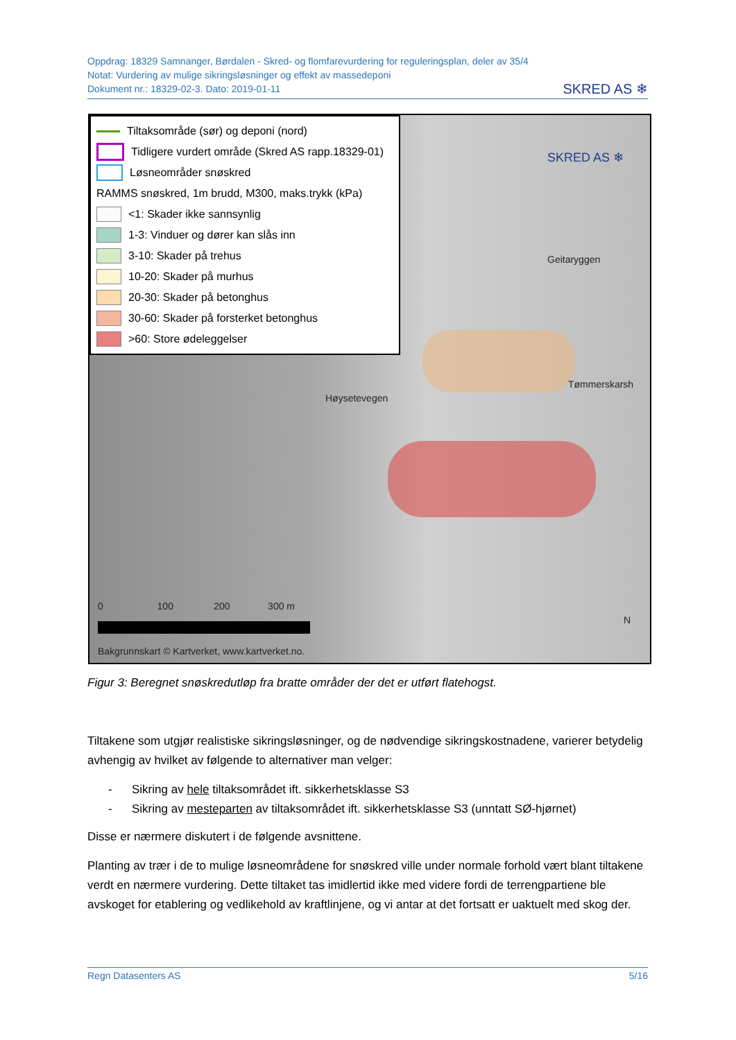Oppdrag: 18329 Samnanger, Børdalen - Skred- og flomfarevurdering for reguleringsplan, deler av 35/4
Notat: Vurdering av mulige sikringsløsninger og effekt av massedeponi
Dokument nr.: 18329-02-3. Dato: 2019-01-11
SKRED AS ❄
Tiltaksområde (sør) og deponi (nord)
Tidligere vurdert område (Skred AS rapp.18329-01)
Løsneområder snøskred
RAMMS snøskred, 1m brudd, M300, maks.trykk (kPa)
<1: Skader ikke sannsynlig
1-3: Vinduer og dører kan slås inn
3-10: Skader på trehus
10-20: Skader på murhus
20-30: Skader på betonghus
30-60: Skader på forsterket betonghus
>60: Store ødeleggelser
Geitaryggen
Tømmerskarsh
Høysetevegen
SKRED AS ❄
0 100 200 300 m
N
Bakgrunnskart © Kartverket, www.kartverket.no.
Figur 3: Beregnet snøskredutløp fra bratte områder der det er utført flatehogst.
Tiltakene som utgjør realistiske sikringsløsninger, og de nødvendige sikringskostnadene, varierer betydelig avhengig av hvilket av følgende to alternativer man velger:
- Sikring av hele tiltaksområdet ift. sikkerhetsklasse S3
- Sikring av mesteparten av tiltaksområdet ift. sikkerhetsklasse S3 (unntatt SØ-hjørnet)
Disse er nærmere diskutert i de følgende avsnittene.
Planting av trær i de to mulige løsneområdene for snøskred ville under normale forhold vært blant tiltakene verdt en nærmere vurdering. Dette tiltaket tas imidlertid ikke med videre fordi de terrengpartiene ble avskoget for etablering og vedlikehold av kraftlinjene, og vi antar at det fortsatt er uaktuelt med skog der.
Regn Datasenters AS 5/16